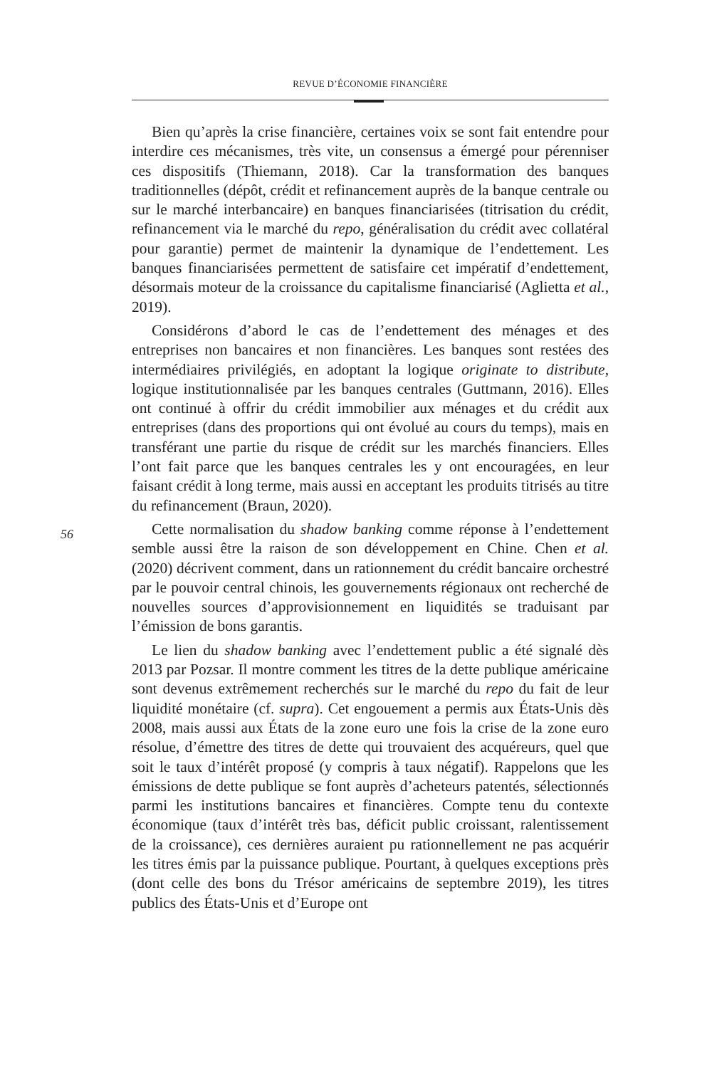REVUE D’ÉCONOMIE FINANCIÈRE
Bien qu’après la crise financière, certaines voix se sont fait entendre pour interdire ces mécanismes, très vite, un consensus a émergé pour pérenniser ces dispositifs (Thiemann, 2018). Car la transformation des banques traditionnelles (dépôt, crédit et refinancement auprès de la banque centrale ou sur le marché interbancaire) en banques financiarisées (titrisation du crédit, refinancement via le marché du repo, généralisation du crédit avec collatéral pour garantie) permet de maintenir la dynamique de l’endettement. Les banques financiarisées permettent de satisfaire cet impératif d’endettement, désormais moteur de la croissance du capitalisme financiarisé (Aglietta et al., 2019).
Considérons d’abord le cas de l’endettement des ménages et des entreprises non bancaires et non financières. Les banques sont restées des intermédiaires privilégiés, en adoptant la logique originate to distribute, logique institutionnalisée par les banques centrales (Guttmann, 2016). Elles ont continué à offrir du crédit immobilier aux ménages et du crédit aux entreprises (dans des proportions qui ont évolué au cours du temps), mais en transférant une partie du risque de crédit sur les marchés financiers. Elles l’ont fait parce que les banques centrales les y ont encouragées, en leur faisant crédit à long terme, mais aussi en acceptant les produits titrisés au titre du refinancement (Braun, 2020).
Cette normalisation du shadow banking comme réponse à l’endettement semble aussi être la raison de son développement en Chine. Chen et al. (2020) décrivent comment, dans un rationnement du crédit bancaire orchestré par le pouvoir central chinois, les gouvernements régionaux ont recherché de nouvelles sources d’approvisionnement en liquidités se traduisant par l’émission de bons garantis.
Le lien du shadow banking avec l’endettement public a été signalé dès 2013 par Pozsar. Il montre comment les titres de la dette publique américaine sont devenus extrêmement recherchés sur le marché du repo du fait de leur liquidité monétaire (cf. supra). Cet engouement a permis aux États-Unis dès 2008, mais aussi aux États de la zone euro une fois la crise de la zone euro résolue, d’émettre des titres de dette qui trouvaient des acquéreurs, quel que soit le taux d’intérêt proposé (y compris à taux négatif). Rappelons que les émissions de dette publique se font auprès d’acheteurs patentés, sélectionnés parmi les institutions bancaires et financières. Compte tenu du contexte économique (taux d’intérêt très bas, déficit public croissant, ralentissement de la croissance), ces dernières auraient pu rationnellement ne pas acquérir les titres émis par la puissance publique. Pourtant, à quelques exceptions près (dont celle des bons du Trésor américains de septembre 2019), les titres publics des États-Unis et d’Europe ont
56